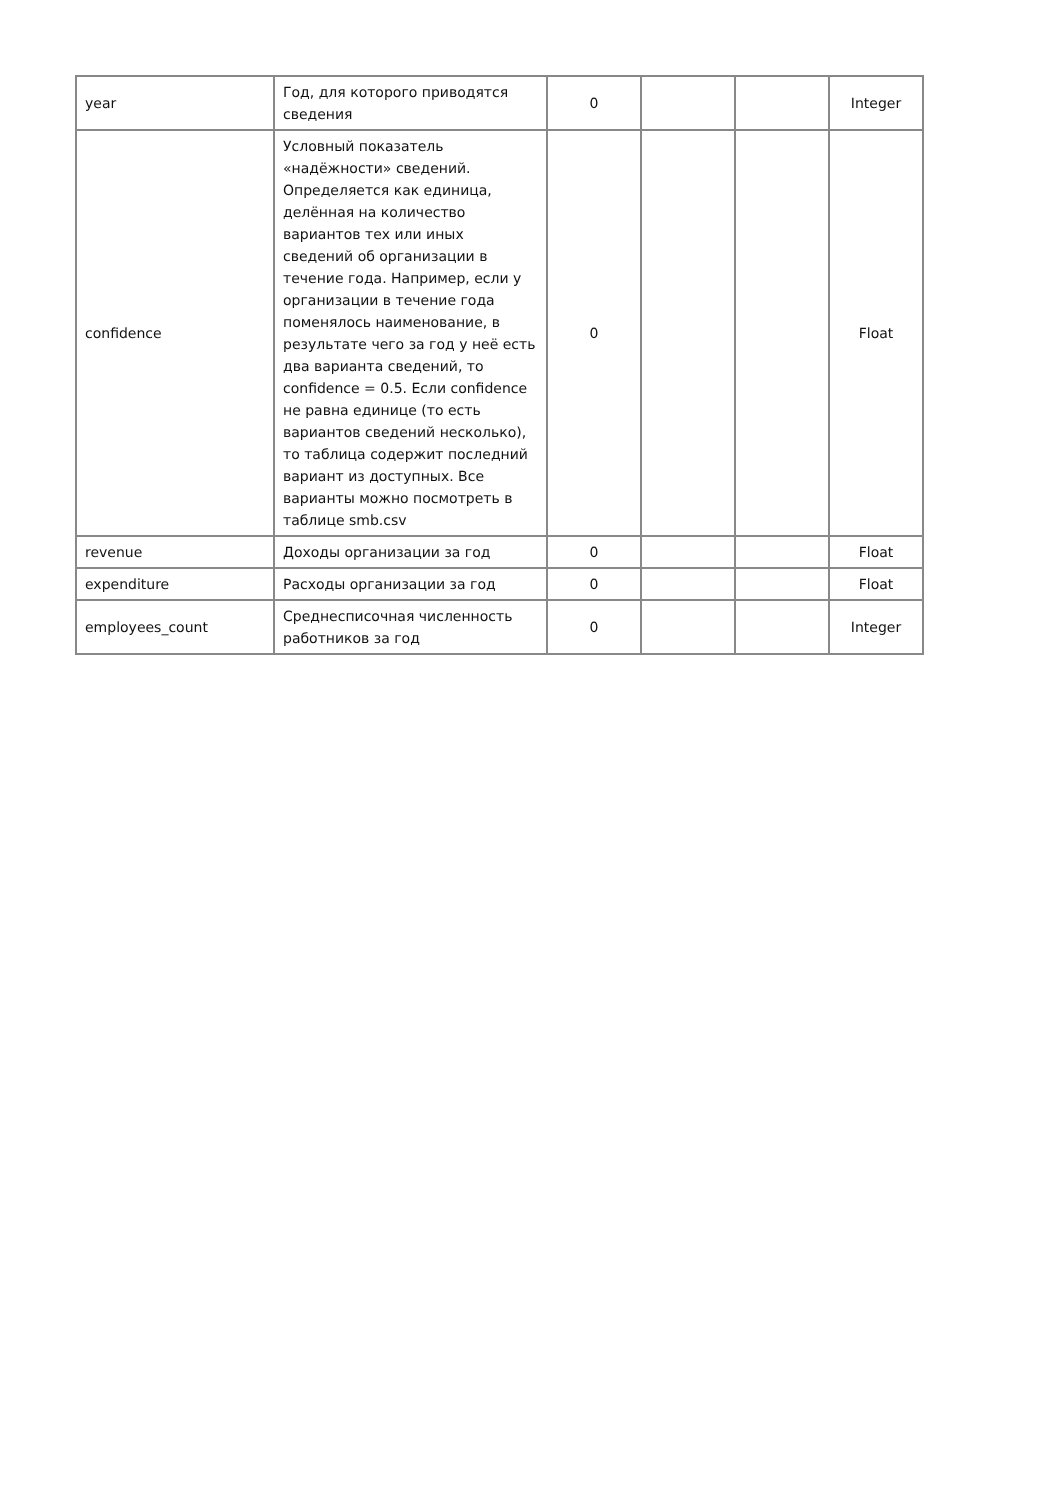| year | Год, для которого приводятся сведения | 0 | | | Integer |
| confidence | Условный показатель «надёжности» сведений. Определяется как единица, делённая на количество вариантов тех или иных сведений об организации в течение года. Например, если у организации в течение года поменялось наименование, в результате чего за год у неё есть два варианта сведений, то confidence = 0.5. Если confidence не равна единице (то есть вариантов сведений несколько), то таблица содержит последний вариант из доступных. Все варианты можно посмотреть в таблице smb.csv | 0 | | | Float |
| revenue | Доходы организации за год | 0 | | | Float |
| expenditure | Расходы организации за год | 0 | | | Float |
| employees_count | Среднесписочная численность работников за год | 0 | | | Integer |